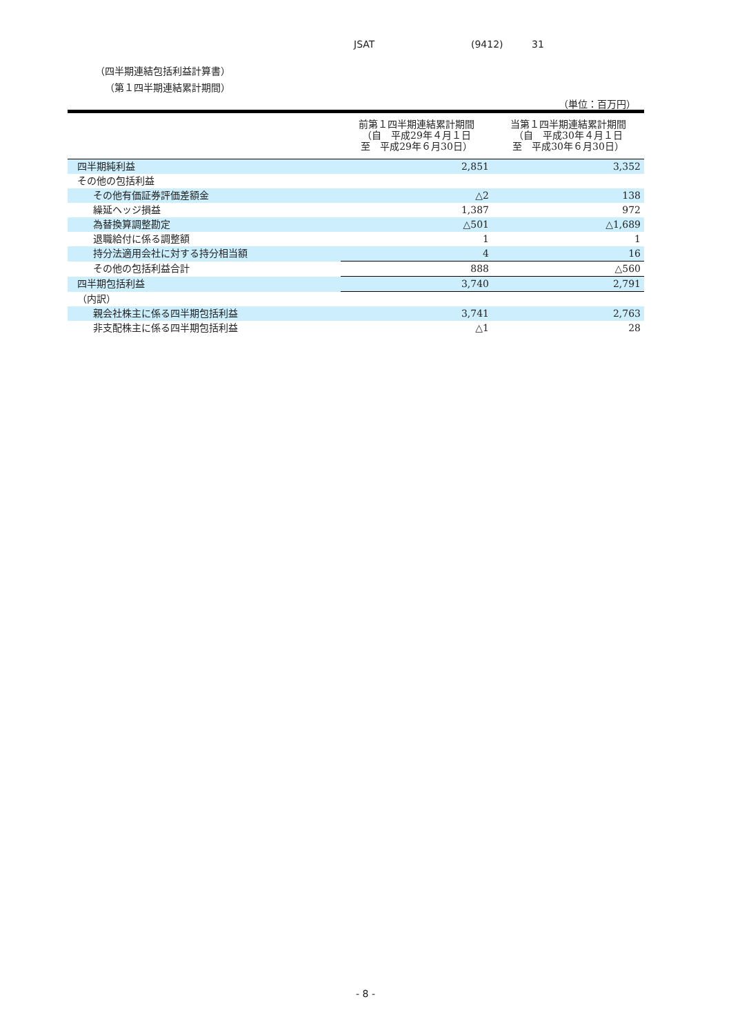JSAT (9412) 31
（四半期連結包括利益計算書）
（第１四半期連結累計期間）
（単位：百万円）
| | 前第１四半期連結累計期間 （自 平成29年４月１日 至 平成29年６月30日） | 当第１四半期連結累計期間 （自 平成30年４月１日 至 平成30年６月30日） |
| --- | --- | --- |
| 四半期純利益 | 2,851 | 3,352 |
| その他の包括利益 | | |
| その他有価証券評価差額金 | △2 | 138 |
| 繰延ヘッジ損益 | 1,387 | 972 |
| 為替換算調整勘定 | △501 | △1,689 |
| 退職給付に係る調整額 | 1 | 1 |
| 持分法適用会社に対する持分相当額 | 4 | 16 |
| その他の包括利益合計 | 888 | △560 |
| 四半期包括利益 | 3,740 | 2,791 |
| （内訳） | | |
| 親会社株主に係る四半期包括利益 | 3,741 | 2,763 |
| 非支配株主に係る四半期包括利益 | △1 | 28 |
- 8 -